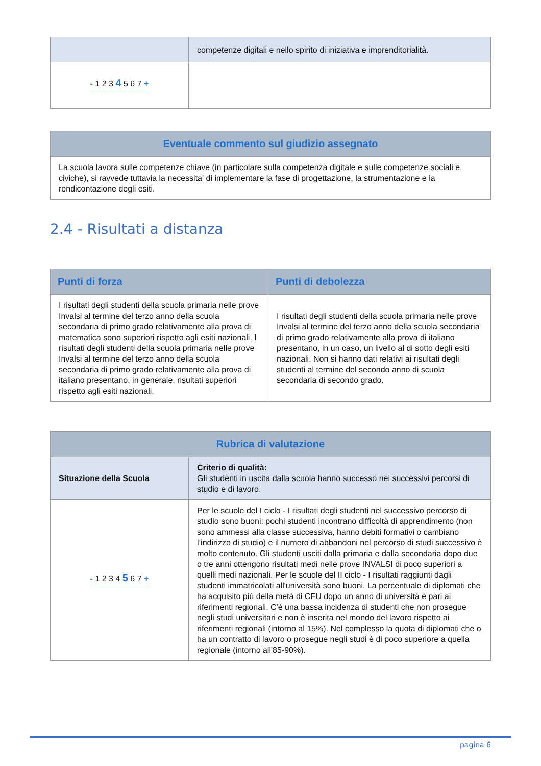| | competenze digitali e nello spirito di iniziativa e imprenditorialità. |
| - 1 2 3 4 5 6 7 + | |
| Eventuale commento sul giudizio assegnato |
| --- |
| La scuola lavora sulle competenze chiave (in particolare sulla competenza digitale e sulle competenze sociali e civiche), si ravvede tuttavia la necessita' di implementare la fase di progettazione, la strumentazione e la rendicontazione degli esiti. |
2.4 - Risultati a distanza
| Punti di forza | Punti di debolezza |
| --- | --- |
| I risultati degli studenti della scuola primaria nelle prove Invalsi al termine del terzo anno della scuola secondaria di primo grado relativamente alla prova di matematica sono superiori rispetto agli esiti nazionali. I risultati degli studenti della scuola primaria nelle prove Invalsi al termine del terzo anno della scuola secondaria di primo grado relativamente alla prova di italiano presentano, in generale, risultati superiori rispetto agli esiti nazionali. | I risultati degli studenti della scuola primaria nelle prove Invalsi al termine del terzo anno della scuola secondaria di primo grado relativamente alla prova di italiano presentano, in un caso, un livello al di sotto degli esiti nazionali. Non si hanno dati relativi ai risultati degli studenti al termine del secondo anno di scuola secondaria di secondo grado. |
| Rubrica di valutazione | |
| --- | --- |
| Situazione della Scuola | Criterio di qualità: Gli studenti in uscita dalla scuola hanno successo nei successivi percorsi di studio e di lavoro. |
| - 1 2 3 4 5 6 7 + | Per le scuole del I ciclo - I risultati degli studenti nel successivo percorso di studio sono buoni: pochi studenti incontrano difficoltà di apprendimento (non sono ammessi alla classe successiva, hanno debiti formativi o cambiano l’indirizzo di studio) e il numero di abbandoni nel percorso di studi successivo è molto contenuto. Gli studenti usciti dalla primaria e dalla secondaria dopo due o tre anni ottengono risultati medi nelle prove INVALSI di poco superiori a quelli medi nazionali. Per le scuole del II ciclo - I risultati raggiunti dagli studenti immatricolati all'università sono buoni. La percentuale di diplomati che ha acquisito più della metà di CFU dopo un anno di università è pari ai riferimenti regionali. C'è una bassa incidenza di studenti che non prosegue negli studi universitari e non è inserita nel mondo del lavoro rispetto ai riferimenti regionali (intorno al 15%). Nel complesso la quota di diplomati che o ha un contratto di lavoro o prosegue negli studi è di poco superiore a quella regionale (intorno all'85-90%). |
pagina 6